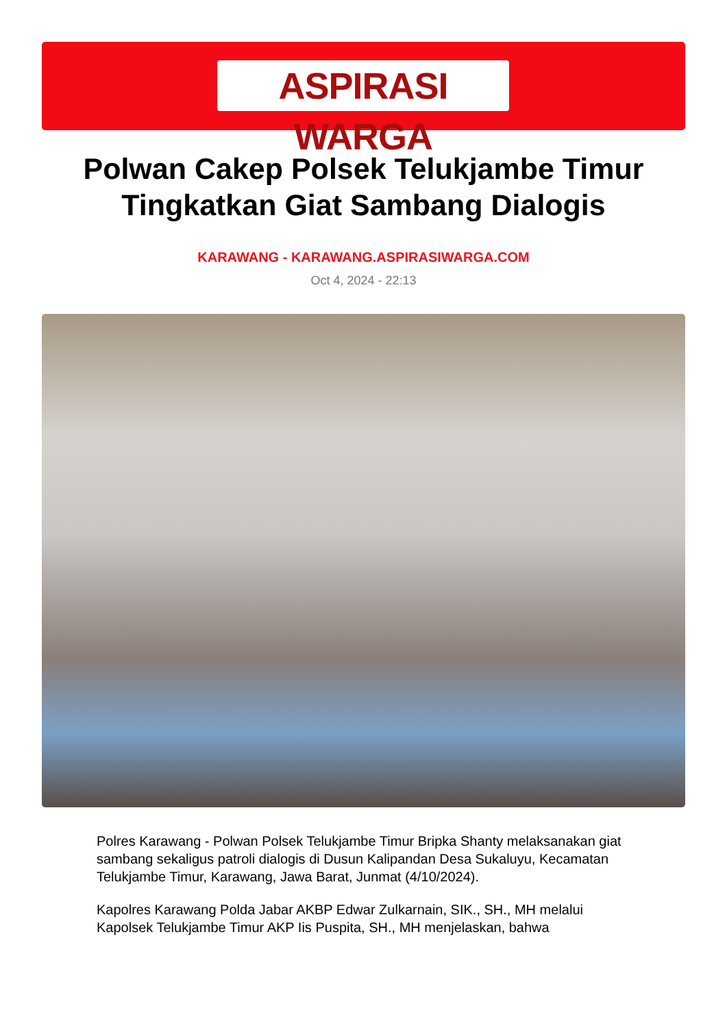ASPIRASI WARGA
Polwan Cakep Polsek Telukjambe Timur Tingkatkan Giat Sambang Dialogis
KARAWANG - KARAWANG.ASPIRASIWARGA.COM
Oct 4, 2024 - 22:13
Polres Karawang - Polwan Polsek Telukjambe Timur Bripka Shanty melaksanakan giat sambang sekaligus patroli dialogis di Dusun Kalipandan Desa Sukaluyu, Kecamatan Telukjambe Timur, Karawang, Jawa Barat, Junmat (4/10/2024).
Kapolres Karawang Polda Jabar AKBP Edwar Zulkarnain, SIK., SH., MH melalui Kapolsek Telukjambe Timur AKP Iis Puspita, SH., MH menjelaskan, bahwa